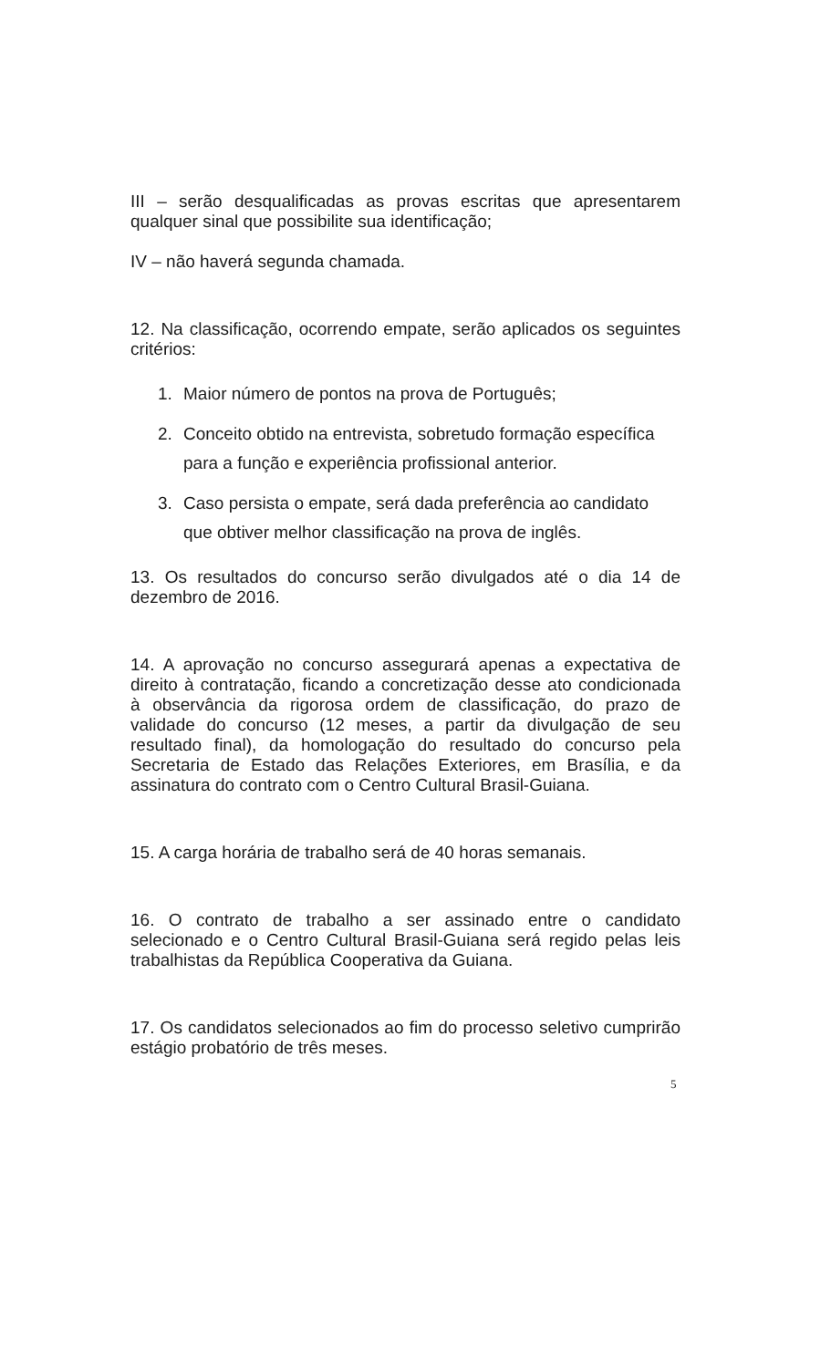III – serão desqualificadas as provas escritas que apresentarem qualquer sinal que possibilite sua identificação;
IV – não haverá segunda chamada.
12. Na classificação, ocorrendo empate, serão aplicados os seguintes critérios:
1. Maior número de pontos na prova de Português;
2. Conceito obtido na entrevista, sobretudo formação específica para a função e experiência profissional anterior.
3. Caso persista o empate, será dada preferência ao candidato que obtiver melhor classificação na prova de inglês.
13. Os resultados do concurso serão divulgados até o dia 14 de dezembro de 2016.
14. A aprovação no concurso assegurará apenas a expectativa de direito à contratação, ficando a concretização desse ato condicionada à observância da rigorosa ordem de classificação, do prazo de validade do concurso (12 meses, a partir da divulgação de seu resultado final), da homologação do resultado do concurso pela Secretaria de Estado das Relações Exteriores, em Brasília, e da assinatura do contrato com o Centro Cultural Brasil-Guiana.
15. A carga horária de trabalho será de 40 horas semanais.
16. O contrato de trabalho a ser assinado entre o candidato selecionado e o Centro Cultural Brasil-Guiana será regido pelas leis trabalhistas da República Cooperativa da Guiana.
17. Os candidatos selecionados ao fim do processo seletivo cumprirão estágio probatório de três meses.
5